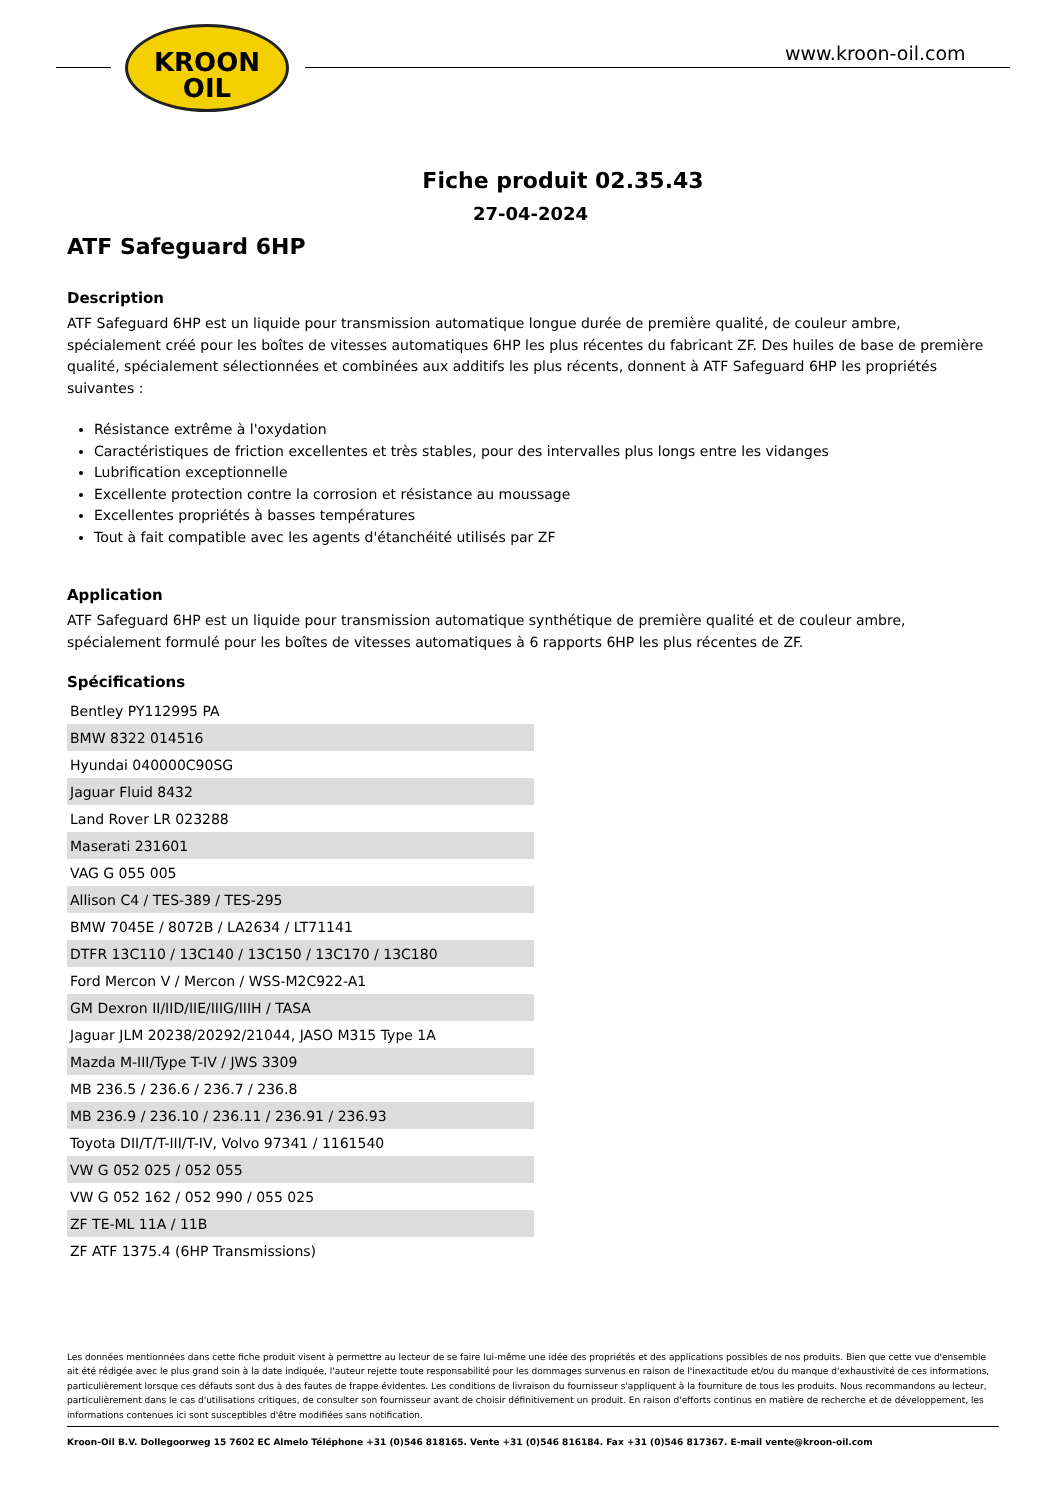KROON
OIL
www.kroon-oil.com
Fiche produit 02.35.43
27-04-2024
ATF Safeguard 6HP
Description
ATF Safeguard 6HP est un liquide pour transmission automatique longue durée de première qualité, de couleur ambre, spécialement créé pour les boîtes de vitesses automatiques 6HP les plus récentes du fabricant ZF. Des huiles de base de première qualité, spécialement sélectionnées et combinées aux additifs les plus récents, donnent à ATF Safeguard 6HP les propriétés suivantes :
Résistance extrême à l'oxydation
Caractéristiques de friction excellentes et très stables, pour des intervalles plus longs entre les vidanges
Lubrification exceptionnelle
Excellente protection contre la corrosion et résistance au moussage
Excellentes propriétés à basses températures
Tout à fait compatible avec les agents d'étanchéité utilisés par ZF
Application
ATF Safeguard 6HP est un liquide pour transmission automatique synthétique de première qualité et de couleur ambre, spécialement formulé pour les boîtes de vitesses automatiques à 6 rapports 6HP les plus récentes de ZF.
Spécifications
| Bentley PY112995 PA |
| BMW 8322 014516 |
| Hyundai 040000C90SG |
| Jaguar Fluid 8432 |
| Land Rover LR 023288 |
| Maserati 231601 |
| VAG G 055 005 |
| Allison C4 / TES-389 / TES-295 |
| BMW 7045E / 8072B / LA2634 / LT71141 |
| DTFR 13C110 / 13C140 / 13C150 / 13C170 / 13C180 |
| Ford Mercon V / Mercon / WSS-M2C922-A1 |
| GM Dexron II/IID/IIE/IIIG/IIIH / TASA |
| Jaguar JLM 20238/20292/21044, JASO M315 Type 1A |
| Mazda M-III/Type T-IV / JWS 3309 |
| MB 236.5 / 236.6 / 236.7 / 236.8 |
| MB 236.9 / 236.10 / 236.11 / 236.91 / 236.93 |
| Toyota DII/T/T-III/T-IV, Volvo 97341 / 1161540 |
| VW G 052 025 / 052 055 |
| VW G 052 162 / 052 990 / 055 025 |
| ZF TE-ML 11A / 11B |
| ZF ATF 1375.4 (6HP Transmissions) |
Les données mentionnées dans cette fiche produit visent à permettre au lecteur de se faire lui-même une idée des propriétés et des applications possibles de nos produits. Bien que cette vue d'ensemble ait été rédigée avec le plus grand soin à la date indiquée, l'auteur rejette toute responsabilité pour les dommages survenus en raison de l'inexactitude et/ou du manque d'exhaustivité de ces informations, particulièrement lorsque ces défauts sont dus à des fautes de frappe évidentes. Les conditions de livraison du fournisseur s'appliquent à la fourniture de tous les produits. Nous recommandons au lecteur, particulièrement dans le cas d'utilisations critiques, de consulter son fournisseur avant de choisir définitivement un produit. En raison d'efforts continus en matière de recherche et de développement, les informations contenues ici sont susceptibles d'être modifiées sans notification.
Kroon-Oil B.V. Dollegoorweg 15 7602 EC Almelo Téléphone +31 (0)546 818165. Vente +31 (0)546 816184. Fax +31 (0)546 817367. E-mail vente@kroon-oil.com